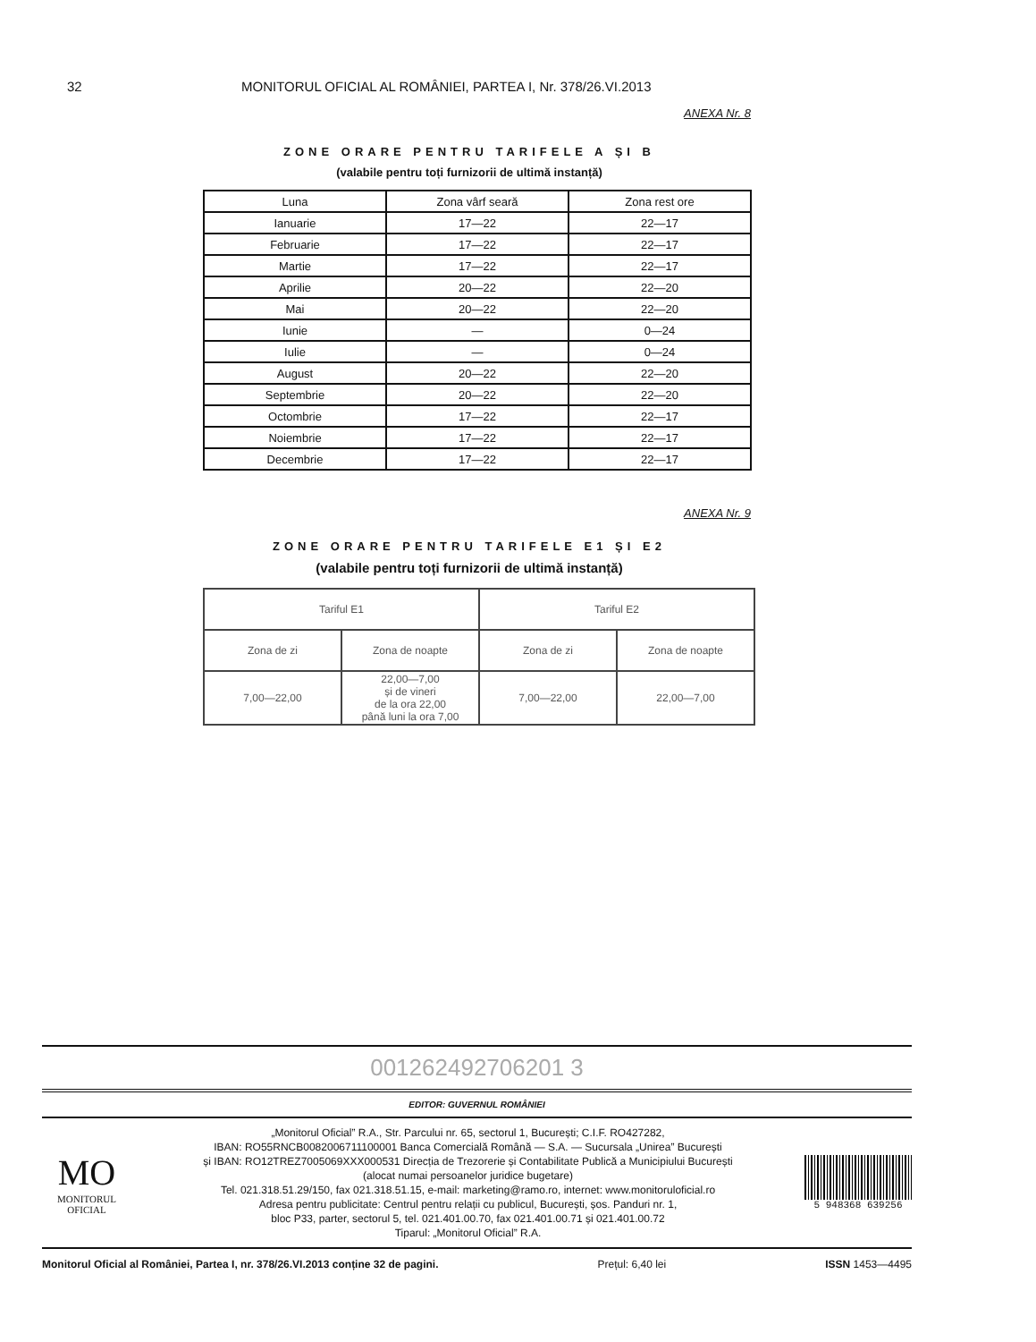32 MONITORUL OFICIAL AL ROMÂNIEI, PARTEA I, Nr. 378/26.VI.2013
ANEXA Nr. 8
ZONE ORARE PENTRU TARIFELE A ȘI B
(valabile pentru toți furnizorii de ultimă instanță)
| Luna | Zona vârf seară | Zona rest ore |
| --- | --- | --- |
| Ianuarie | 17—22 | 22—17 |
| Februarie | 17—22 | 22—17 |
| Martie | 17—22 | 22—17 |
| Aprilie | 20—22 | 22—20 |
| Mai | 20—22 | 22—20 |
| Iunie | — | 0—24 |
| Iulie | — | 0—24 |
| August | 20—22 | 22—20 |
| Septembrie | 20—22 | 22—20 |
| Octombrie | 17—22 | 22—17 |
| Noiembrie | 17—22 | 22—17 |
| Decembrie | 17—22 | 22—17 |
ANEXA Nr. 9
ZONE ORARE PENTRU TARIFELE E1 ȘI E2
(valabile pentru toți furnizorii de ultimă instanță)
| Tariful E1 | | Tariful E2 | |
| --- | --- | --- | --- |
| Zona de zi | Zona de noapte | Zona de zi | Zona de noapte |
| 7,00—22,00 | 22,00—7,00 și de vineri de la ora 22,00 până luni la ora 7,00 | 7,00—22,00 | 22,00—7,00 |
001262492706201 3
EDITOR: GUVERNUL ROMÂNIEI
MO
MONITORUL OFICIAL
„Monitorul Oficial” R.A., Str. Parcului nr. 65, sectorul 1, București; C.I.F. RO427282,
IBAN: RO55RNCB0082006711100001 Banca Comercială Română — S.A. — Sucursala „Unirea” București
și IBAN: RO12TREZ7005069XXX000531 Direcția de Trezorerie și Contabilitate Publică a Municipiului București
(alocat numai persoanelor juridice bugetare)
Tel. 021.318.51.29/150, fax 021.318.51.15, e-mail: marketing@ramo.ro, internet: www.monitoruloficial.ro
Adresa pentru publicitate: Centrul pentru relații cu publicul, București, șos. Panduri nr. 1,
bloc P33, parter, sectorul 5, tel. 021.401.00.70, fax 021.401.00.71 și 021.401.00.72
Tiparul: „Monitorul Oficial” R.A.
5 948368 639256
Monitorul Oficial al României, Partea I, nr. 378/26.VI.2013 conține 32 de pagini. Prețul: 6,40 lei ISSN 1453—4495